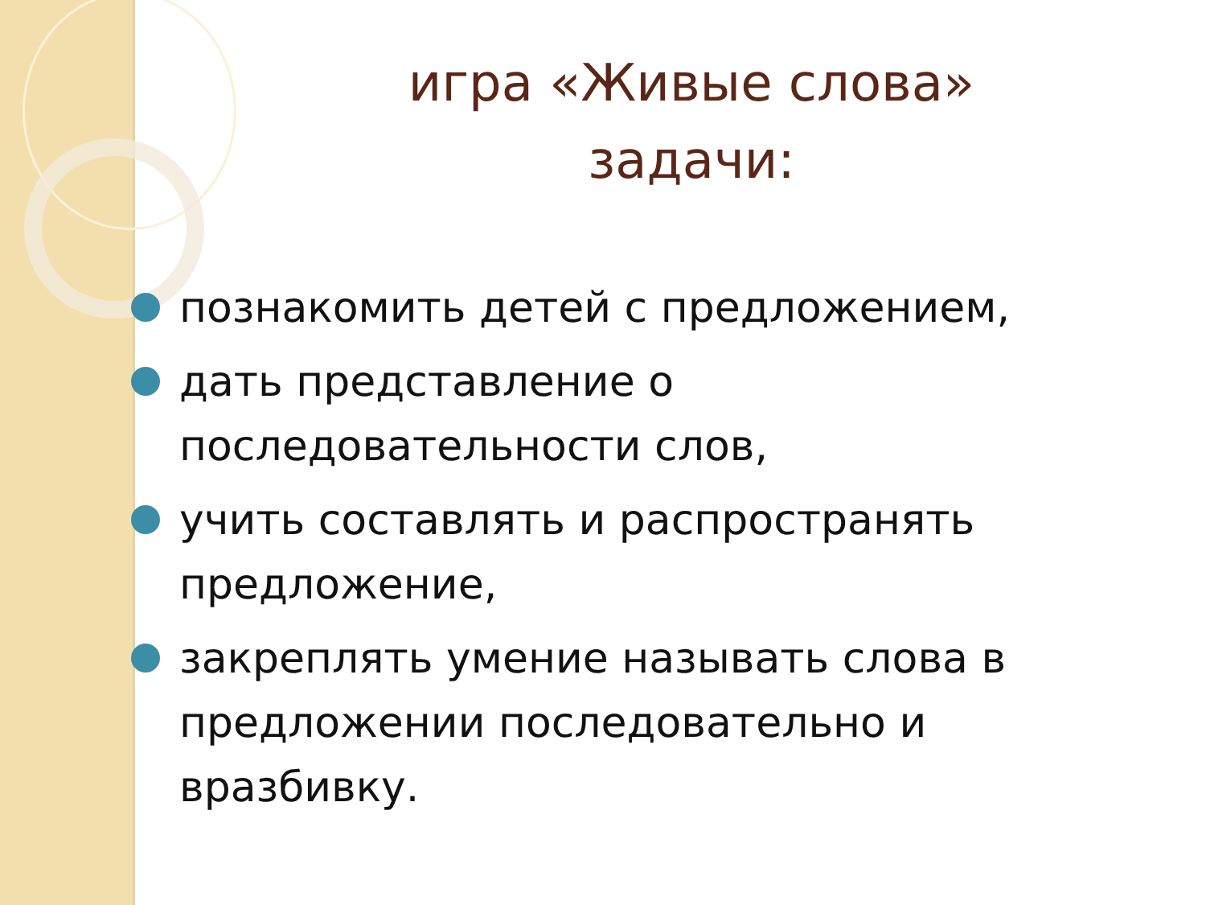игра «Живые слова»
задачи:
познакомить детей с предложением,
дать представление о последовательности слов,
учить составлять и распространять предложение,
закреплять умение называть слова в предложении последовательно и вразбивку.